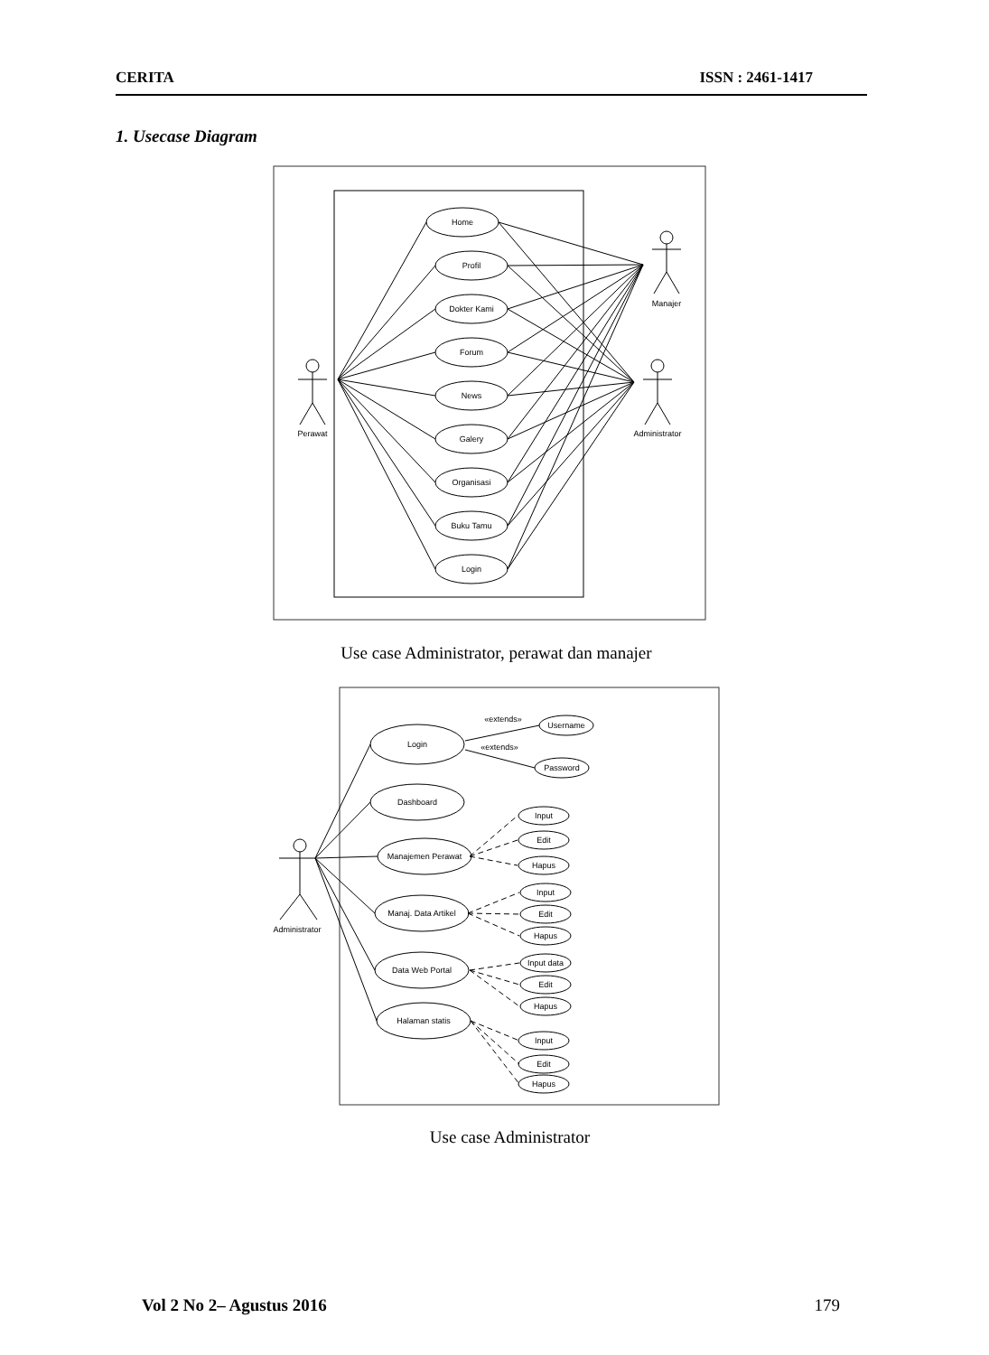CERITA ISSN : 2461-1417
1. Usecase Diagram
Home
Profil
Dokter Kami
Forum
News
Galery
Organisasi
Buku Tamu
Login
Perawat
Manajer
Administrator
Use case Administrator, perawat dan manajer
«extends»
«extends»
Username
Password
Login
Dashboard
Manajemen Perawat
Manaj. Data Artikel
Data Web Portal
Halaman statis
Input
Edit
Hapus
Input
Edit
Hapus
Input data
Edit
Hapus
Input
Edit
Hapus
Administrator
Use case Administrator
Vol 2 No 2– Agustus 2016 179